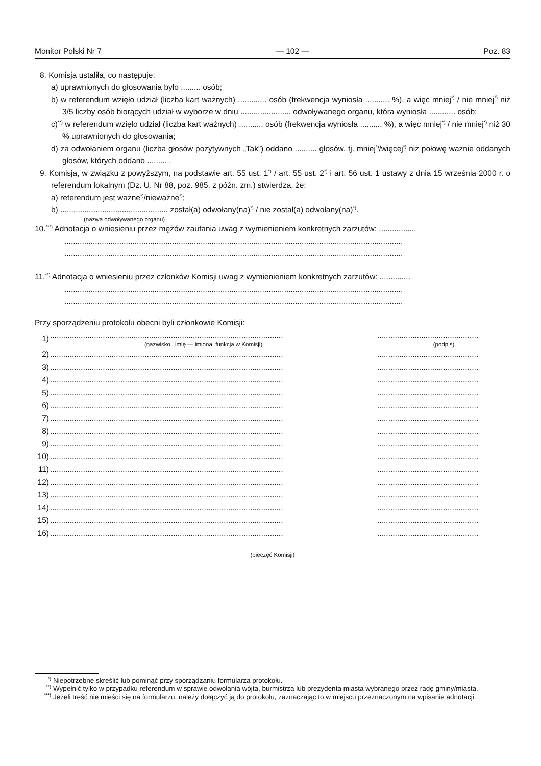Monitor Polski Nr 7 — 102 — Poz. 83
8. Komisja ustaliła, co następuje:
a) uprawnionych do głosowania było ......... osób;
b) w referendum wzięło udział (liczba kart ważnych) ............. osób (frekwencja wyniosła ........... %), a więc mniej<sup>*)</sup> / nie mniej<sup>*)</sup> niż 3/5 liczby osób biorących udział w wyborze w dniu ....................... odwoływanego organu, która wyniosła ............ osób;
c)<sup>**)</sup> w referendum wzięło udział (liczba kart ważnych) ........... osób (frekwencja wyniosła .......... %), a więc mniej<sup>*)</sup> / nie mniej<sup>*)</sup> niż 30 % uprawnionych do głosowania;
d) za odwołaniem organu (liczba głosów pozytywnych „Tak”) oddano .......... głosów, tj. mniej<sup>*)</sup>/więcej<sup>*)</sup> niż połowę ważnie oddanych głosów, których oddano ......... .
9. Komisja, w związku z powyższym, na podstawie art. 55 ust. 1<sup>*)</sup> / art. 55 ust. 2<sup>*)</sup> i art. 56 ust. 1 ustawy z dnia 15 września 2000 r. o referendum lokalnym (Dz. U. Nr 88, poz. 985, z późn. zm.) stwierdza, że:
a) referendum jest ważne<sup>*)</sup>/nieważne<sup>*)</sup>;
b) ................................................. został(a) odwołany(na)<sup>*)</sup> / nie został(a) odwołany(na)<sup>*)</sup>.
(nazwa odwoływanego organu)
10.<sup>***)</sup> Adnotacja o wniesieniu przez mężów zaufania uwag z wymienieniem konkretnych zarzutów: .................
..........................................................................................................................................................
..........................................................................................................................................................
11.<sup>**)</sup> Adnotacja o wniesieniu przez członków Komisji uwag z wymienieniem konkretnych zarzutów: ..............
..........................................................................................................................................................
..........................................................................................................................................................
Przy sporządzeniu protokołu obecni byli członkowie Komisji:
| 1) | .......................................................................................................... (nazwisko i imię — imiona, funkcja w Komisji) | | .............................................. (podpis) |
| 2) | .......................................................................................................... | | .............................................. |
| 3) | .......................................................................................................... | | .............................................. |
| 4) | .......................................................................................................... | | .............................................. |
| 5) | .......................................................................................................... | | .............................................. |
| 6) | .......................................................................................................... | | .............................................. |
| 7) | .......................................................................................................... | | .............................................. |
| 8) | .......................................................................................................... | | .............................................. |
| 9) | .......................................................................................................... | | .............................................. |
| 10) | .......................................................................................................... | | .............................................. |
| 11) | .......................................................................................................... | | .............................................. |
| 12) | .......................................................................................................... | | .............................................. |
| 13) | .......................................................................................................... | | .............................................. |
| 14) | .......................................................................................................... | | .............................................. |
| 15) | .......................................................................................................... | | .............................................. |
| 16) | .......................................................................................................... | | .............................................. |
(pieczęć Komisji)
<sup>*)</sup> Niepotrzebne skreślić lub pominąć przy sporządzaniu formularza protokołu.
<sup>**)</sup> Wypełnić tylko w przypadku referendum w sprawie odwołania wójta, burmistrza lub prezydenta miasta wybranego przez radę gminy/miasta.
<sup>***)</sup> Jeżeli treść nie mieści się na formularzu, należy dołączyć ją do protokołu, zaznaczając to w miejscu przeznaczonym na wpisanie adnotacji.